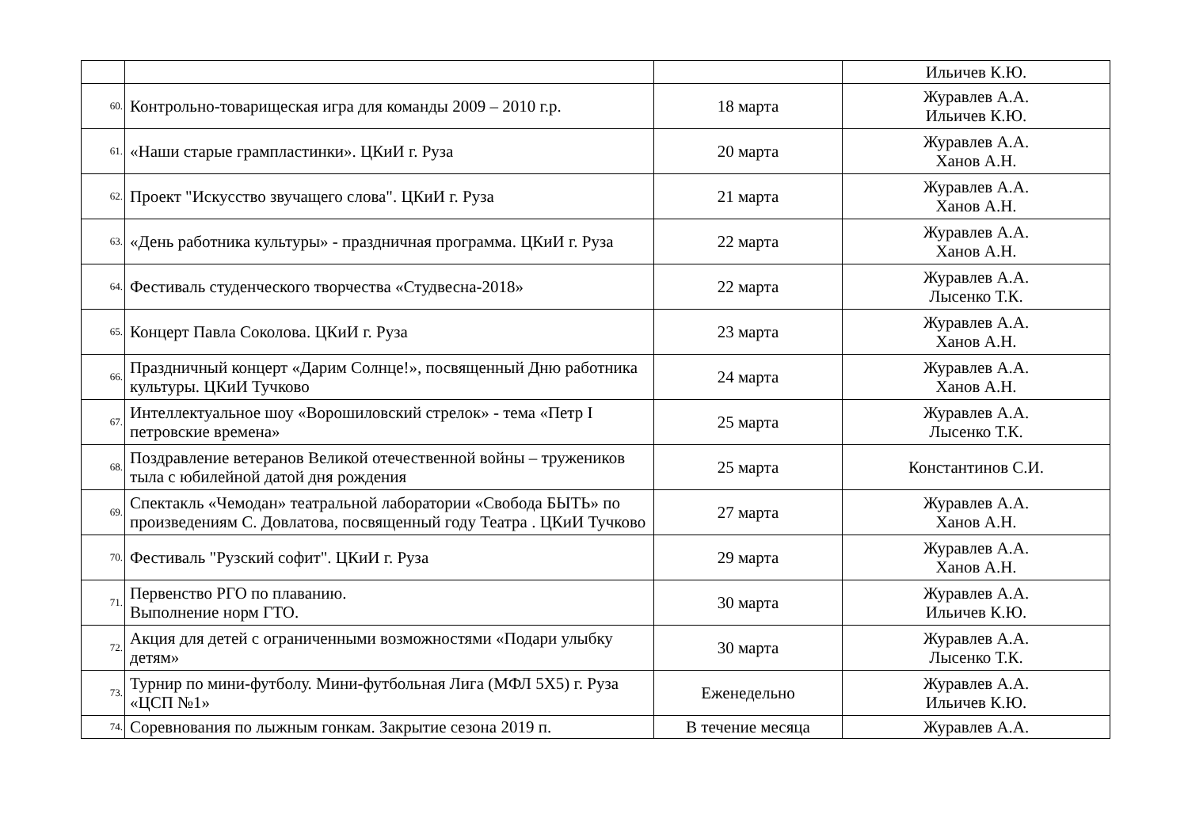| | | | Ильичев К.Ю. |
| 60. | Контрольно-товарищеская игра для команды 2009 – 2010 г.р. | 18 марта | Журавлев А.А. Ильичев К.Ю. |
| 61. | «Наши старые грампластинки». ЦКиИ г. Руза | 20 марта | Журавлев А.А. Ханов А.Н. |
| 62. | Проект "Искусство звучащего слова". ЦКиИ г. Руза | 21 марта | Журавлев А.А. Ханов А.Н. |
| 63. | «День работника культуры» - праздничная программа. ЦКиИ г. Руза | 22 марта | Журавлев А.А. Ханов А.Н. |
| 64. | Фестиваль студенческого творчества «Студвесна-2018» | 22 марта | Журавлев А.А. Лысенко Т.К. |
| 65. | Концерт Павла Соколова. ЦКиИ г. Руза | 23 марта | Журавлев А.А. Ханов А.Н. |
| 66. | Праздничный концерт «Дарим Солнце!», посвященный Дню работника культуры. ЦКиИ Тучково | 24 марта | Журавлев А.А. Ханов А.Н. |
| 67. | Интеллектуальное шоу «Ворошиловский стрелок» - тема «Петр I петровские времена» | 25 марта | Журавлев А.А. Лысенко Т.К. |
| 68. | Поздравление ветеранов Великой отечественной войны – тружеников тыла с юбилейной датой дня рождения | 25 марта | Константинов С.И. |
| 69. | Спектакль «Чемодан» театральной лаборатории «Свобода БЫТЬ» по произведениям С. Довлатова, посвященный году Театра . ЦКиИ Тучково | 27 марта | Журавлев А.А. Ханов А.Н. |
| 70. | Фестиваль "Рузский софит". ЦКиИ г. Руза | 29 марта | Журавлев А.А. Ханов А.Н. |
| 71. | Первенство РГО по плаванию. Выполнение норм ГТО. | 30 марта | Журавлев А.А. Ильичев К.Ю. |
| 72. | Акция для детей с ограниченными возможностями «Подари улыбку детям» | 30 марта | Журавлев А.А. Лысенко Т.К. |
| 73. | Турнир по мини-футболу. Мини-футбольная Лига (МФЛ 5Х5) г. Руза «ЦСП №1» | Еженедельно | Журавлев А.А. Ильичев К.Ю. |
| 74. | Соревнования по лыжным гонкам. Закрытие сезона 2019 п. | В течение месяца | Журавлев А.А. |